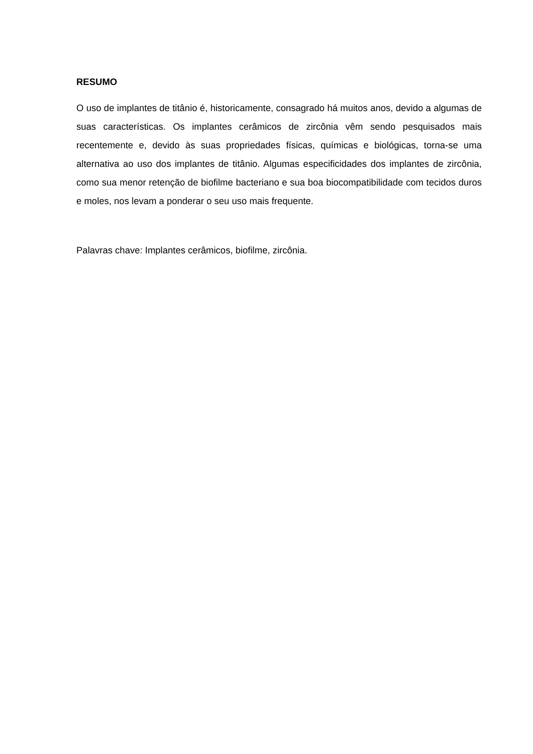RESUMO
O uso de implantes de titânio é, historicamente, consagrado há muitos anos, devido a algumas de suas características. Os implantes cerâmicos de zircônia vêm sendo pesquisados mais recentemente e, devido às suas propriedades físicas, químicas e biológicas, torna-se uma alternativa ao uso dos implantes de titânio. Algumas especificidades dos implantes de zircônia, como sua menor retenção de biofilme bacteriano e sua boa biocompatibilidade com tecidos duros e moles, nos levam a ponderar o seu uso mais frequente.
Palavras chave: Implantes cerâmicos, biofilme, zircônia.